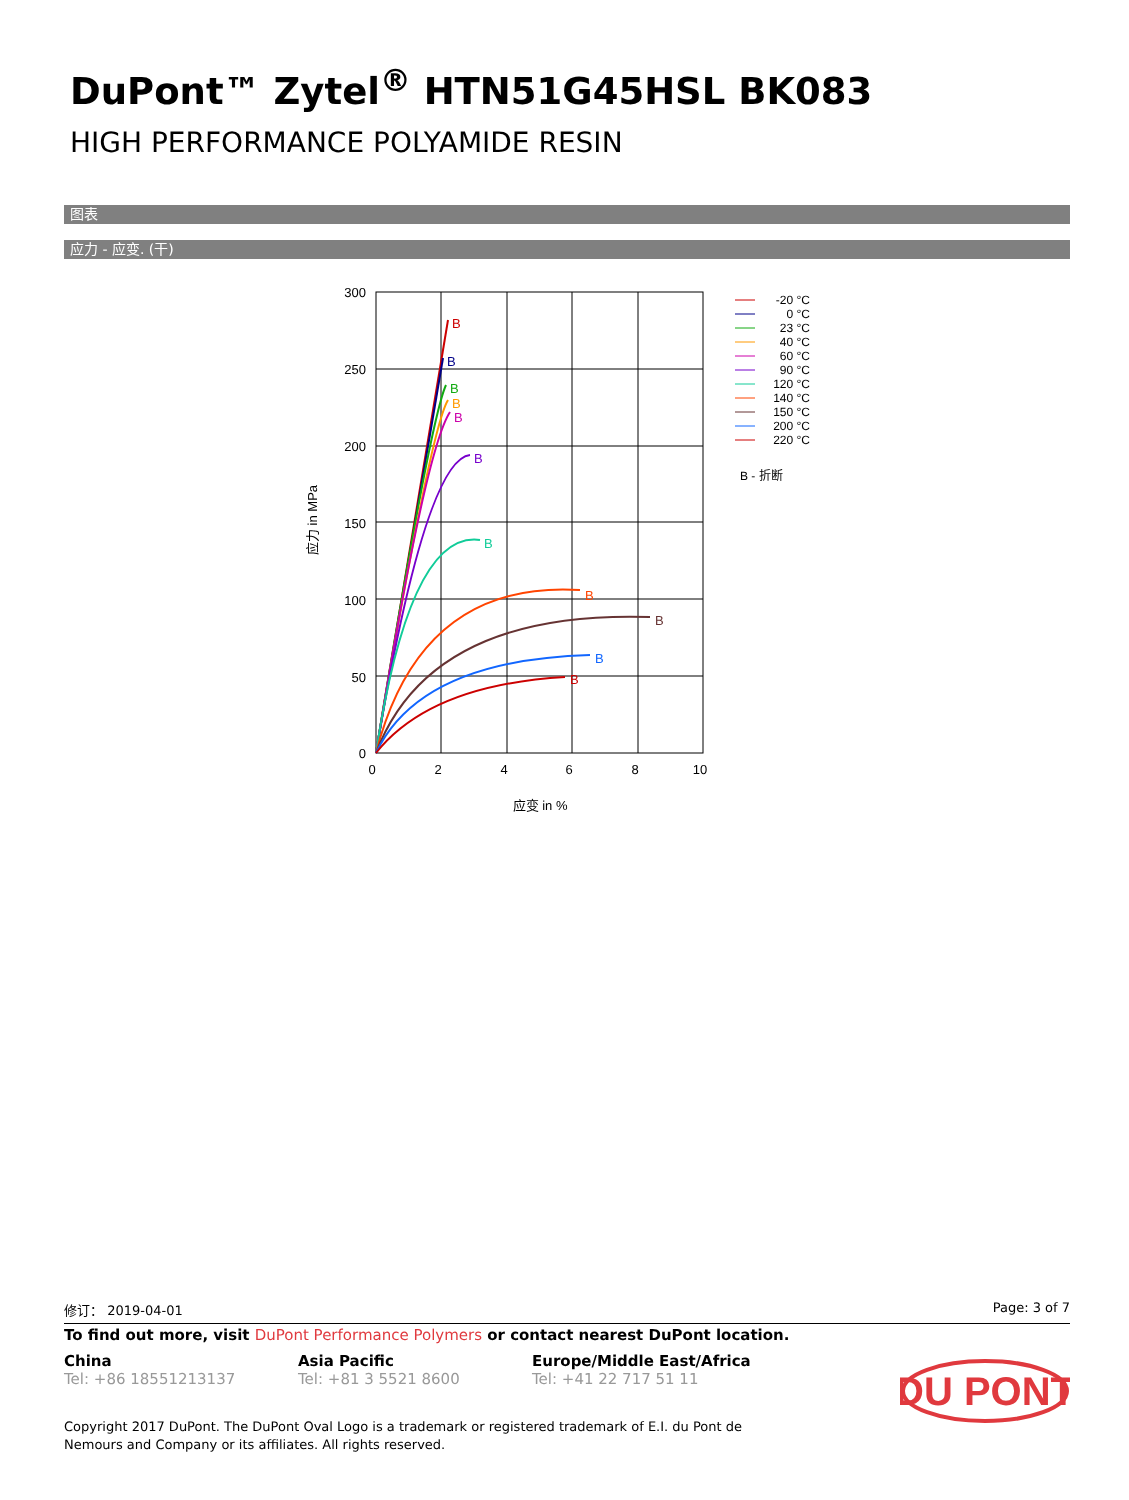DuPont™ Zytel<sup>®</sup> HTN51G45HSL BK083
HIGH PERFORMANCE POLYAMIDE RESIN
图表
应力 - 应变. (干)
300
250
200
150
100
50
0
0
2
4
6
8
10
应变 in %
应力 in MPa
B
B
B
B
B
B
B
B
B
B
B
-20 °C
0 °C
23 °C
40 °C
60 °C
90 °C
120 °C
140 °C
150 °C
200 °C
220 °C
B - 折断
修订： 2019-04-01 Page: 3 of 7
To find out more, visit DuPont Performance Polymers or contact nearest DuPont location.
China
Tel: +86 18551213137
Asia Pacific
Tel: +81 3 5521 8600
Europe/Middle East/Africa
Tel: +41 22 717 51 11
DU PONT
Copyright 2017 DuPont. The DuPont Oval Logo is a trademark or registered trademark of E.I. du Pont de Nemours and Company or its affiliates. All rights reserved.